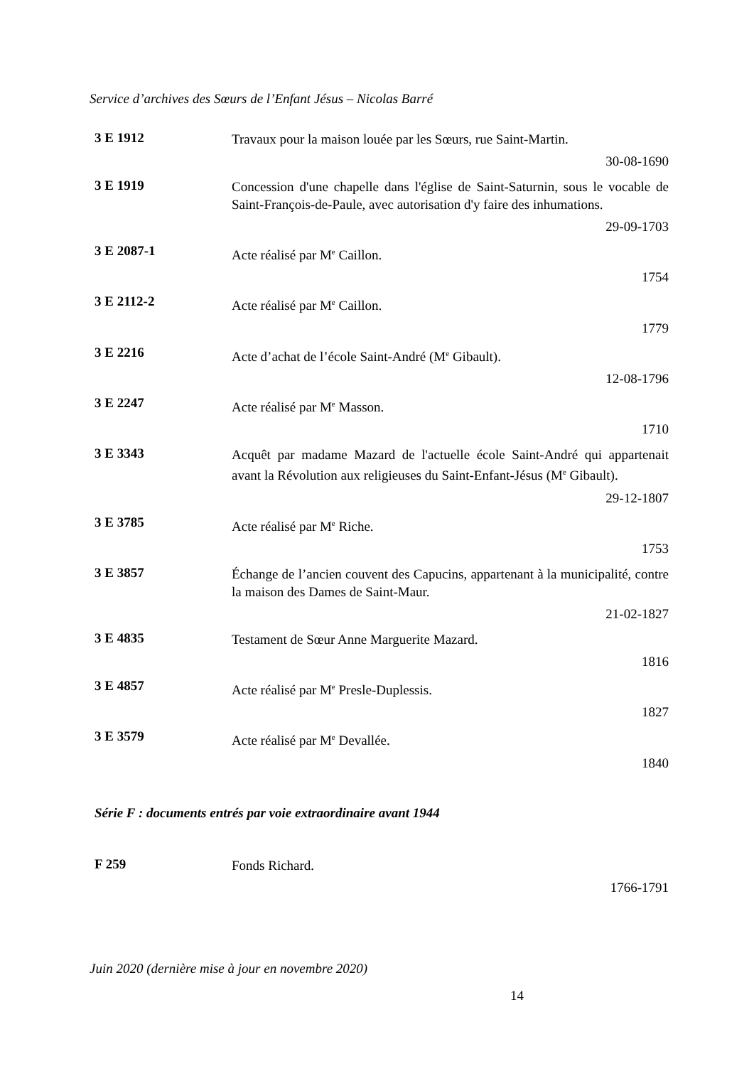Service d’archives des Sœurs de l’Enfant Jésus – Nicolas Barré
3 E 1912
Travaux pour la maison louée par les Sœurs, rue Saint-Martin.
30-08-1690
3 E 1919
Concession d'une chapelle dans l'église de Saint-Saturnin, sous le vocable de Saint-François-de-Paule, avec autorisation d'y faire des inhumations.
29-09-1703
3 E 2087-1
Acte réalisé par M<sup>e</sup> Caillon.
1754
3 E 2112-2
Acte réalisé par M<sup>e</sup> Caillon.
1779
3 E 2216
Acte d’achat de l’école Saint-André (M<sup>e</sup> Gibault).
12-08-1796
3 E 2247
Acte réalisé par M<sup>e</sup> Masson.
1710
3 E 3343
Acquêt par madame Mazard de l'actuelle école Saint-André qui appartenait avant la Révolution aux religieuses du Saint-Enfant-Jésus (M<sup>e</sup> Gibault).
29-12-1807
3 E 3785
Acte réalisé par M<sup>e</sup> Riche.
1753
3 E 3857
Échange de l’ancien couvent des Capucins, appartenant à la municipalité, contre la maison des Dames de Saint-Maur.
21-02-1827
3 E 4835
Testament de Sœur Anne Marguerite Mazard.
1816
3 E 4857
Acte réalisé par M<sup>e</sup> Presle-Duplessis.
1827
3 E 3579
Acte réalisé par M<sup>e</sup> Devallée.
1840
Série F : documents entrés par voie extraordinaire avant 1944
F 259
Fonds Richard.
1766-1791
Juin 2020 (dernière mise à jour en novembre 2020)
14